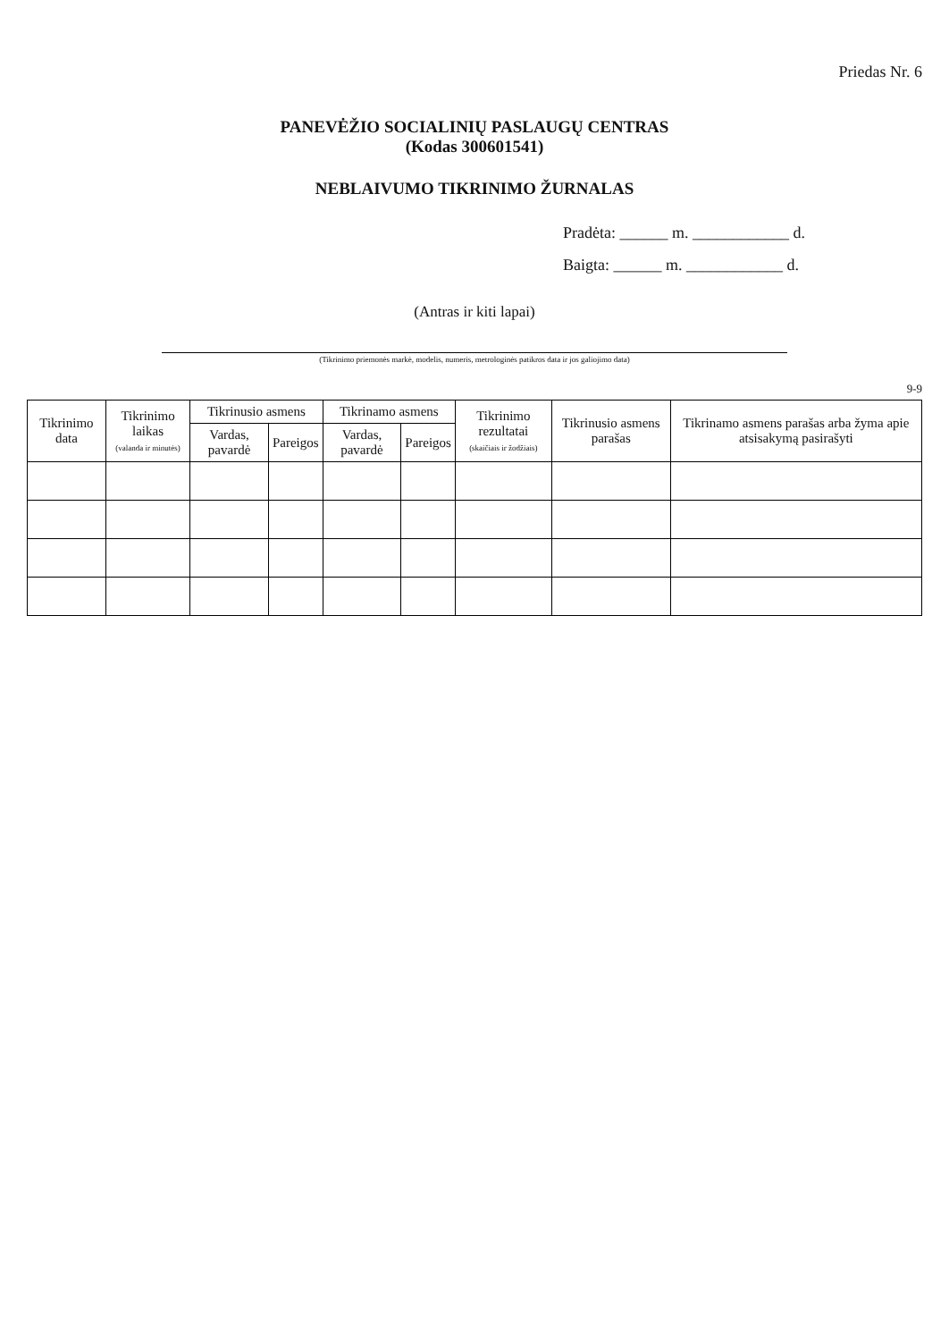Priedas Nr. 6
PANEVĖŽIO SOCIALINIŲ PASLAUGŲ CENTRAS
(Kodas 300601541)
NEBLAIVUMO TIKRINIMO ŽURNALAS
Pradėta: ______ m. ____________ d.
Baigta: ______ m. ____________ d.
(Antras ir kiti lapai)
(Tikrinimo priemonės markė, modelis, numeris, metrologinės patikros data ir jos galiojimo data)
9-9
| Tikrinimo data | Tikrinimo laikas (valanda ir minutės) | Tikrinusio asmens | | Tikrinamo asmens | | Tikrinimo rezultatai (skaičiais ir žodžiais) | Tikrinusio asmens parašas | Tikrinamo asmens parašas arba žyma apie atsisakymą pasirašyti |
| --- | --- | --- | --- | --- | --- | --- | --- | --- |
| | | Vardas, pavardė | Pareigos | Vardas, pavardė | Pareigos | | | |